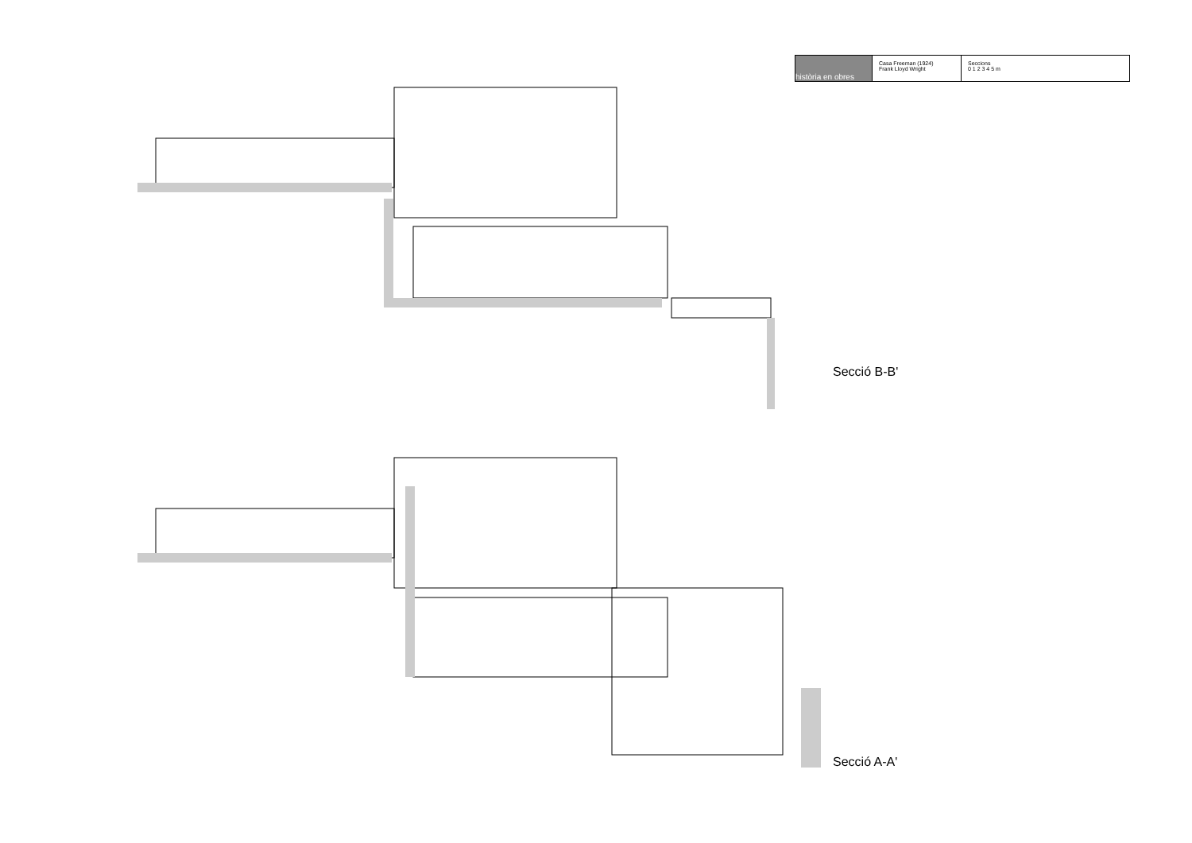història en obres
Casa Freeman (1924)
Frank Lloyd Wright
Seccions
0 1 2 3 4 5 m
Secció B-B'
Secció A-A'